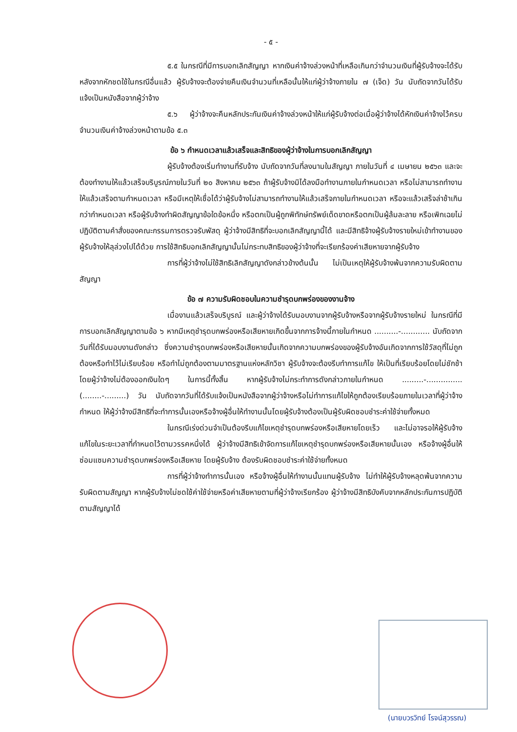- ๕ -
๕.๕ ในกรณีที่มีการบอกเลิกสัญญา หากเงินค่าจ้างล่วงหน้าที่เหลือเกินกว่าจำนวนเงินที่ผู้รับจ้างจะได้รับหลังจากหักชดใช้ในกรณีอื่นแล้ว ผู้รับจ้างจะต้องจ่ายคืนเงินจำนวนที่เหลือนั้นให้แก่ผู้ว่าจ้างภายใน ๗ (เจ็ด) วัน นับถัดจากวันได้รับแจ้งเป็นหนังสือจากผู้ว่าจ้าง
๕.๖ ผู้ว่าจ้างจะคืนหลักประกันเงินค่าจ้างล่วงหน้าให้แก่ผู้รับจ้างต่อเมื่อผู้ว่าจ้างได้หักเงินค่าจ้างไว้ครบจำนวนเงินค่าจ้างล่วงหน้าตามข้อ ๕.๓
ข้อ ๖ กำหนดเวลาแล้วเสร็จและสิทธิของผู้ว่าจ้างในการบอกเลิกสัญญา
ผู้รับจ้างต้องเริ่มทำงานที่รับจ้าง นับถัดจากวันที่ลงนามในสัญญา ภายในวันที่ ๔ เมษายน ๒๕๖๓ และจะต้องทำงานให้แล้วเสร็จบริบูรณ์ภายในวันที่ ๒๐ สิงหาคม ๒๕๖๓ ถ้าผู้รับจ้างมิได้ลงมือทำงานภายในกำหนดเวลา หรือไม่สามารถทำงานให้แล้วเสร็จตามกำหนดเวลา หรือมีเหตุให้เชื่อได้ว่าผู้รับจ้างไม่สามารถทำงานให้แล้วเสร็จภายในกำหนดเวลา หรือจะแล้วเสร็จล่าช้าเกินกว่ากำหนดเวลา หรือผู้รับจ้างทำผิดสัญญาข้อใดข้อหนึ่ง หรือตกเป็นผู้ถูกพิทักษ์ทรัพย์เด็ดขาดหรือตกเป็นผู้ล้มละลาย หรือเพิกเฉยไม่ปฏิบัติตามคำสั่งของคณะกรรมการตรวจรับพัสดุ ผู้ว่าจ้างมีสิทธิที่จะบอกเลิกสัญญานี้ได้ และมีสิทธิจ้างผู้รับจ้างรายใหม่เข้าทำงานของผู้รับจ้างให้ลุล่วงไปได้ด้วย การใช้สิทธิบอกเลิกสัญญานั้นไม่กระทบสิทธิของผู้ว่าจ้างที่จะเรียกร้องค่าเสียหายจากผู้รับจ้าง
การที่ผู้ว่าจ้างไม่ใช้สิทธิเลิกสัญญาดังกล่าวข้างต้นนั้น ไม่เป็นเหตุให้ผู้รับจ้างพ้นจากความรับผิดตามสัญญา
ข้อ ๗ ความรับผิดชอบในความชำรุดบกพร่องของงานจ้าง
เมื่องานแล้วเสร็จบริบูรณ์ และผู้ว่าจ้างได้รับมอบงานจากผู้รับจ้างหรือจากผู้รับจ้างรายใหม่ ในกรณีที่มีการบอกเลิกสัญญาตามข้อ ๖ หากมีเหตุชำรุดบกพร่องหรือเสียหายเกิดขึ้นจากการจ้างนี้ภายในกำหนด ..........-............ นับถัดจากวันที่ได้รับมอบงานดังกล่าว ซึ่งความชำรุดบกพร่องหรือเสียหายนั้นเกิดจากความบกพร่องของผู้รับจ้างอันเกิดจากการใช้วัสดุที่ไม่ถูกต้องหรือทำไว้ไม่เรียบร้อย หรือทำไม่ถูกต้องตามมาตรฐานแห่งหลักวิชา ผู้รับจ้างจะต้องรีบทำการแก้ไข ให้เป็นที่เรียบร้อยโดยไม่ชักช้า โดยผู้ว่าจ้างไม่ต้องออกเงินใดๆ ในการนี้ทั้งสิ้น หากผู้รับจ้างไม่กระทำการดังกล่าวภายในกำหนด .........-............... (........-.........) วัน นับถัดจากวันที่ได้รับแจ้งเป็นหนังสือจากผู้ว่าจ้างหรือไม่ทำการแก้ไขให้ถูกต้องเรียบร้อยภายในเวลาที่ผู้ว่าจ้างกำหนด ให้ผู้ว่าจ้างมีสิทธิที่จะทำการนั้นเองหรือจ้างผู้อื่นให้ทำงานนั้นโดยผู้รับจ้างต้องเป็นผู้รับผิดชอบชำระค่าใช้จ่ายทั้งหมด
ในกรณีเร่งด่วนจำเป็นต้องรีบแก้ไขเหตุชำรุดบกพร่องหรือเสียหายโดยเร็ว และไม่อาจรอให้ผู้รับจ้างแก้ไขในระยะเวลาที่กำหนดไว้ตามวรรคหนึ่งได้ ผู้ว่าจ้างมีสิทธิเข้าจัดการแก้ไขเหตุชำรุดบกพร่องหรือเสียหายนั้นเอง หรือจ้างผู้อื่นให้ซ่อมแซมความชำรุดบกพร่องหรือเสียหาย โดยผู้รับจ้าง ต้องรับผิดชอบชำระค่าใช้จ่ายทั้งหมด
การที่ผู้ว่าจ้างทำการนั้นเอง หรือจ้างผู้อื่นให้ทำงานนั้นแทนผู้รับจ้าง ไม่ทำให้ผู้รับจ้างหลุดพ้นจากความรับผิดตามสัญญา หากผู้รับจ้างไม่ชดใช้ค่าใช้จ่ายหรือค่าเสียหายตามที่ผู้ว่าจ้างเรียกร้อง ผู้ว่าจ้างมีสิทธิบังคับจากหลักประกันการปฏิบัติตามสัญญาได้
(นายบวรวิทย์ โรจน์สุวรรณ)